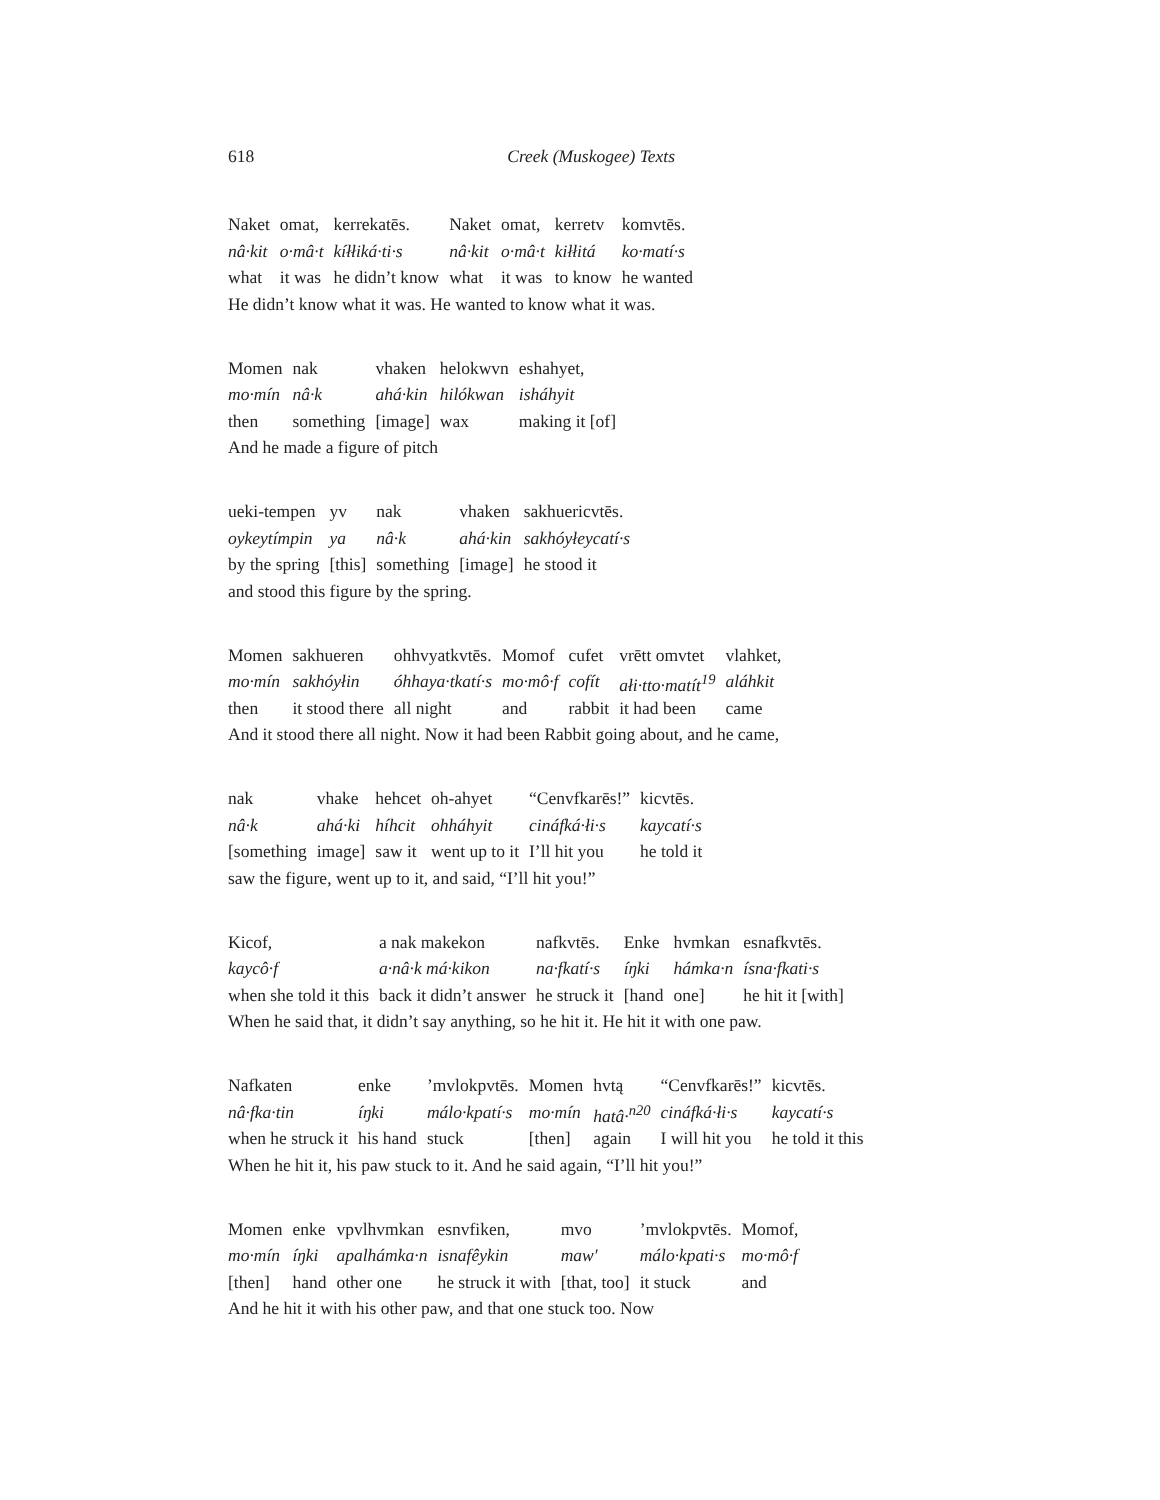618
Creek (Muskogee) Texts
| Naket | omat, | kerrekatēs. | Naket | omat, | kerretv | komvtēs. |
| nâ·kit | o·mâ·t | kíłłiká·ti·s | nâ·kit | o·mâ·t | kiłłitá | ko·matí·s |
| what | it was | he didn’t know | what | it was | to know | he wanted |
He didn’t know what it was. He wanted to know what it was.
| Momen | nak | vhaken | helokwvn | eshahyet, |
| mo·mín | nâ·k | ahá·kin | hilókwan | isháhyit |
| then | something | [image] | wax | making it [of] |
And he made a figure of pitch
| ueki-tempen | yv | nak | vhaken | sakhuericvtēs. |
| oykeytímpin | ya | nâ·k | ahá·kin | sakhóyłeycatí·s |
| by the spring | [this] | something | [image] | he stood it |
and stood this figure by the spring.
| Momen | sakhueren | ohhvyatkvtēs. | Momof | cufet | vrētt omvtet | vlahket, |
| mo·mín | sakhóyłin | óhhaya·tkatí·s | mo·mô·f | cofít | ałi·tto·matít<sup>19</sup> | aláhkit |
| then | it stood there | all night | and | rabbit | it had been | came |
And it stood there all night. Now it had been Rabbit going about, and he came,
| nak | vhake | hehcet | oh-ahyet | “Cenvfkarēs!” | kicvtēs. |
| nâ·k | ahá·ki | híhcit | ohháhyit | cináfká·łi·s | kaycatí·s |
| [something | image] | saw it | went up to it | I’ll hit you | he told it |
saw the figure, went up to it, and said, “I’ll hit you!”
| Kicof, | a nak makekon | nafkvtēs. | Enke | hvmkan | esnafkvtēs. |
| kaycô·f | a·nâ·k má·kikon | na·fkatí·s | íŋki | hámka·n | ísna·fkati·s |
| when she told it this | back it didn’t answer | he struck it | [hand | one] | he hit it [with] |
When he said that, it didn’t say anything, so he hit it. He hit it with one paw.
| Nafkaten | enke | ’mvlokpvtēs. | Momen | hvtą | “Cenvfkarēs!” | kicvtēs. |
| nâ·fka·tin | íŋki | málo·kpatí·s | mo·mín | hatâ·<sup>n20</sup> | cináfká·łi·s | kaycatí·s |
| when he struck it | his hand | stuck | [then] | again | I will hit you | he told it this |
When he hit it, his paw stuck to it. And he said again, “I’ll hit you!”
| Momen | enke | vpvlhvmkan | esnvfiken, | mvo | ’mvlokpvtēs. | Momof, |
| mo·mín | íŋki | apalhámka·n | isnafêykin | maw′ | málo·kpati·s | mo·mô·f |
| [then] | hand | other one | he struck it with | [that, too] | it stuck | and |
And he hit it with his other paw, and that one stuck too. Now